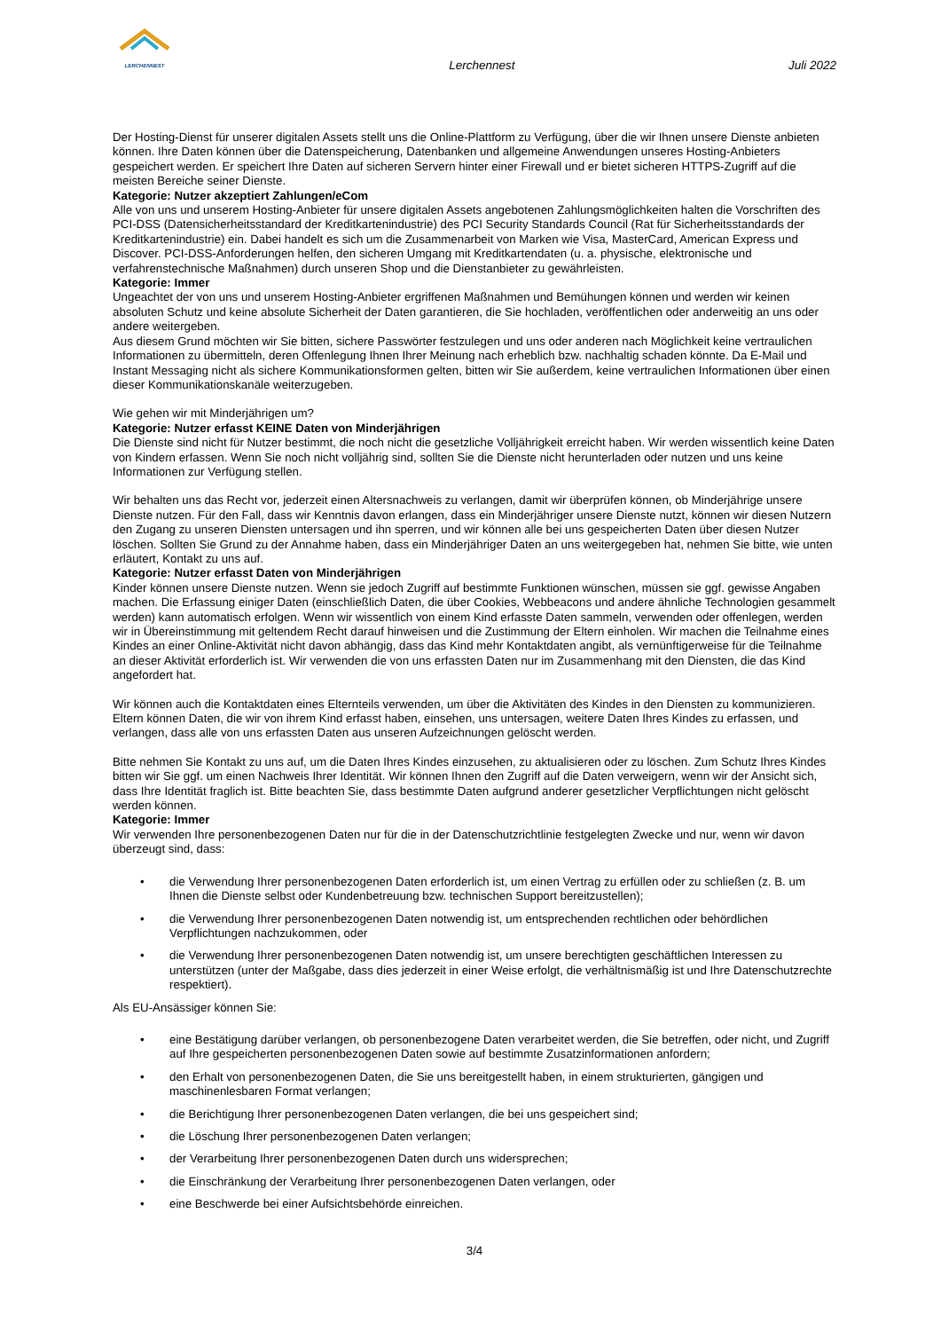LERCHENNEST
Lerchennest
Juli 2022
Der Hosting-Dienst für unserer digitalen Assets stellt uns die Online-Plattform zu Verfügung, über die wir Ihnen unsere Dienste anbieten können. Ihre Daten können über die Datenspeicherung, Datenbanken und allgemeine Anwendungen unseres Hosting-Anbieters gespeichert werden. Er speichert Ihre Daten auf sicheren Servern hinter einer Firewall und er bietet sicheren HTTPS-Zugriff auf die meisten Bereiche seiner Dienste.
Kategorie: Nutzer akzeptiert Zahlungen/eCom
Alle von uns und unserem Hosting-Anbieter für unsere digitalen Assets angebotenen Zahlungsmöglichkeiten halten die Vorschriften des PCI-DSS (Datensicherheitsstandard der Kreditkartenindustrie) des PCI Security Standards Council (Rat für Sicherheitsstandards der Kreditkartenindustrie) ein. Dabei handelt es sich um die Zusammenarbeit von Marken wie Visa, MasterCard, American Express und Discover. PCI-DSS-Anforderungen helfen, den sicheren Umgang mit Kreditkartendaten (u. a. physische, elektronische und verfahrenstechnische Maßnahmen) durch unseren Shop und die Dienstanbieter zu gewährleisten.
Kategorie: Immer
Ungeachtet der von uns und unserem Hosting-Anbieter ergriffenen Maßnahmen und Bemühungen können und werden wir keinen absoluten Schutz und keine absolute Sicherheit der Daten garantieren, die Sie hochladen, veröffentlichen oder anderweitig an uns oder andere weitergeben.
Aus diesem Grund möchten wir Sie bitten, sichere Passwörter festzulegen und uns oder anderen nach Möglichkeit keine vertraulichen Informationen zu übermitteln, deren Offenlegung Ihnen Ihrer Meinung nach erheblich bzw. nachhaltig schaden könnte. Da E-Mail und Instant Messaging nicht als sichere Kommunikationsformen gelten, bitten wir Sie außerdem, keine vertraulichen Informationen über einen dieser Kommunikationskanäle weiterzugeben.
Wie gehen wir mit Minderjährigen um?
Kategorie: Nutzer erfasst KEINE Daten von Minderjährigen
Die Dienste sind nicht für Nutzer bestimmt, die noch nicht die gesetzliche Volljährigkeit erreicht haben. Wir werden wissentlich keine Daten von Kindern erfassen. Wenn Sie noch nicht volljährig sind, sollten Sie die Dienste nicht herunterladen oder nutzen und uns keine Informationen zur Verfügung stellen.
Wir behalten uns das Recht vor, jederzeit einen Altersnachweis zu verlangen, damit wir überprüfen können, ob Minderjährige unsere Dienste nutzen. Für den Fall, dass wir Kenntnis davon erlangen, dass ein Minderjähriger unsere Dienste nutzt, können wir diesen Nutzern den Zugang zu unseren Diensten untersagen und ihn sperren, und wir können alle bei uns gespeicherten Daten über diesen Nutzer löschen. Sollten Sie Grund zu der Annahme haben, dass ein Minderjähriger Daten an uns weitergegeben hat, nehmen Sie bitte, wie unten erläutert, Kontakt zu uns auf.
Kategorie: Nutzer erfasst Daten von Minderjährigen
Kinder können unsere Dienste nutzen. Wenn sie jedoch Zugriff auf bestimmte Funktionen wünschen, müssen sie ggf. gewisse Angaben machen. Die Erfassung einiger Daten (einschließlich Daten, die über Cookies, Webbeacons und andere ähnliche Technologien gesammelt werden) kann automatisch erfolgen. Wenn wir wissentlich von einem Kind erfasste Daten sammeln, verwenden oder offenlegen, werden wir in Übereinstimmung mit geltendem Recht darauf hinweisen und die Zustimmung der Eltern einholen. Wir machen die Teilnahme eines Kindes an einer Online-Aktivität nicht davon abhängig, dass das Kind mehr Kontaktdaten angibt, als vernünftigerweise für die Teilnahme an dieser Aktivität erforderlich ist. Wir verwenden die von uns erfassten Daten nur im Zusammenhang mit den Diensten, die das Kind angefordert hat.
Wir können auch die Kontaktdaten eines Elternteils verwenden, um über die Aktivitäten des Kindes in den Diensten zu kommunizieren. Eltern können Daten, die wir von ihrem Kind erfasst haben, einsehen, uns untersagen, weitere Daten Ihres Kindes zu erfassen, und verlangen, dass alle von uns erfassten Daten aus unseren Aufzeichnungen gelöscht werden.
Bitte nehmen Sie Kontakt zu uns auf, um die Daten Ihres Kindes einzusehen, zu aktualisieren oder zu löschen. Zum Schutz Ihres Kindes bitten wir Sie ggf. um einen Nachweis Ihrer Identität. Wir können Ihnen den Zugriff auf die Daten verweigern, wenn wir der Ansicht sich, dass Ihre Identität fraglich ist. Bitte beachten Sie, dass bestimmte Daten aufgrund anderer gesetzlicher Verpflichtungen nicht gelöscht werden können.
Kategorie: Immer
Wir verwenden Ihre personenbezogenen Daten nur für die in der Datenschutzrichtlinie festgelegten Zwecke und nur, wenn wir davon überzeugt sind, dass:
• die Verwendung Ihrer personenbezogenen Daten erforderlich ist, um einen Vertrag zu erfüllen oder zu schließen (z. B. um Ihnen die Dienste selbst oder Kundenbetreuung bzw. technischen Support bereitzustellen);
• die Verwendung Ihrer personenbezogenen Daten notwendig ist, um entsprechenden rechtlichen oder behördlichen Verpflichtungen nachzukommen, oder
• die Verwendung Ihrer personenbezogenen Daten notwendig ist, um unsere berechtigten geschäftlichen Interessen zu unterstützen (unter der Maßgabe, dass dies jederzeit in einer Weise erfolgt, die verhältnismäßig ist und Ihre Datenschutzrechte respektiert).
Als EU-Ansässiger können Sie:
• eine Bestätigung darüber verlangen, ob personenbezogene Daten verarbeitet werden, die Sie betreffen, oder nicht, und Zugriff auf Ihre gespeicherten personenbezogenen Daten sowie auf bestimmte Zusatzinformationen anfordern;
• den Erhalt von personenbezogenen Daten, die Sie uns bereitgestellt haben, in einem strukturierten, gängigen und maschinenlesbaren Format verlangen;
• die Berichtigung Ihrer personenbezogenen Daten verlangen, die bei uns gespeichert sind;
• die Löschung Ihrer personenbezogenen Daten verlangen;
• der Verarbeitung Ihrer personenbezogenen Daten durch uns widersprechen;
• die Einschränkung der Verarbeitung Ihrer personenbezogenen Daten verlangen, oder
• eine Beschwerde bei einer Aufsichtsbehörde einreichen.
3/4